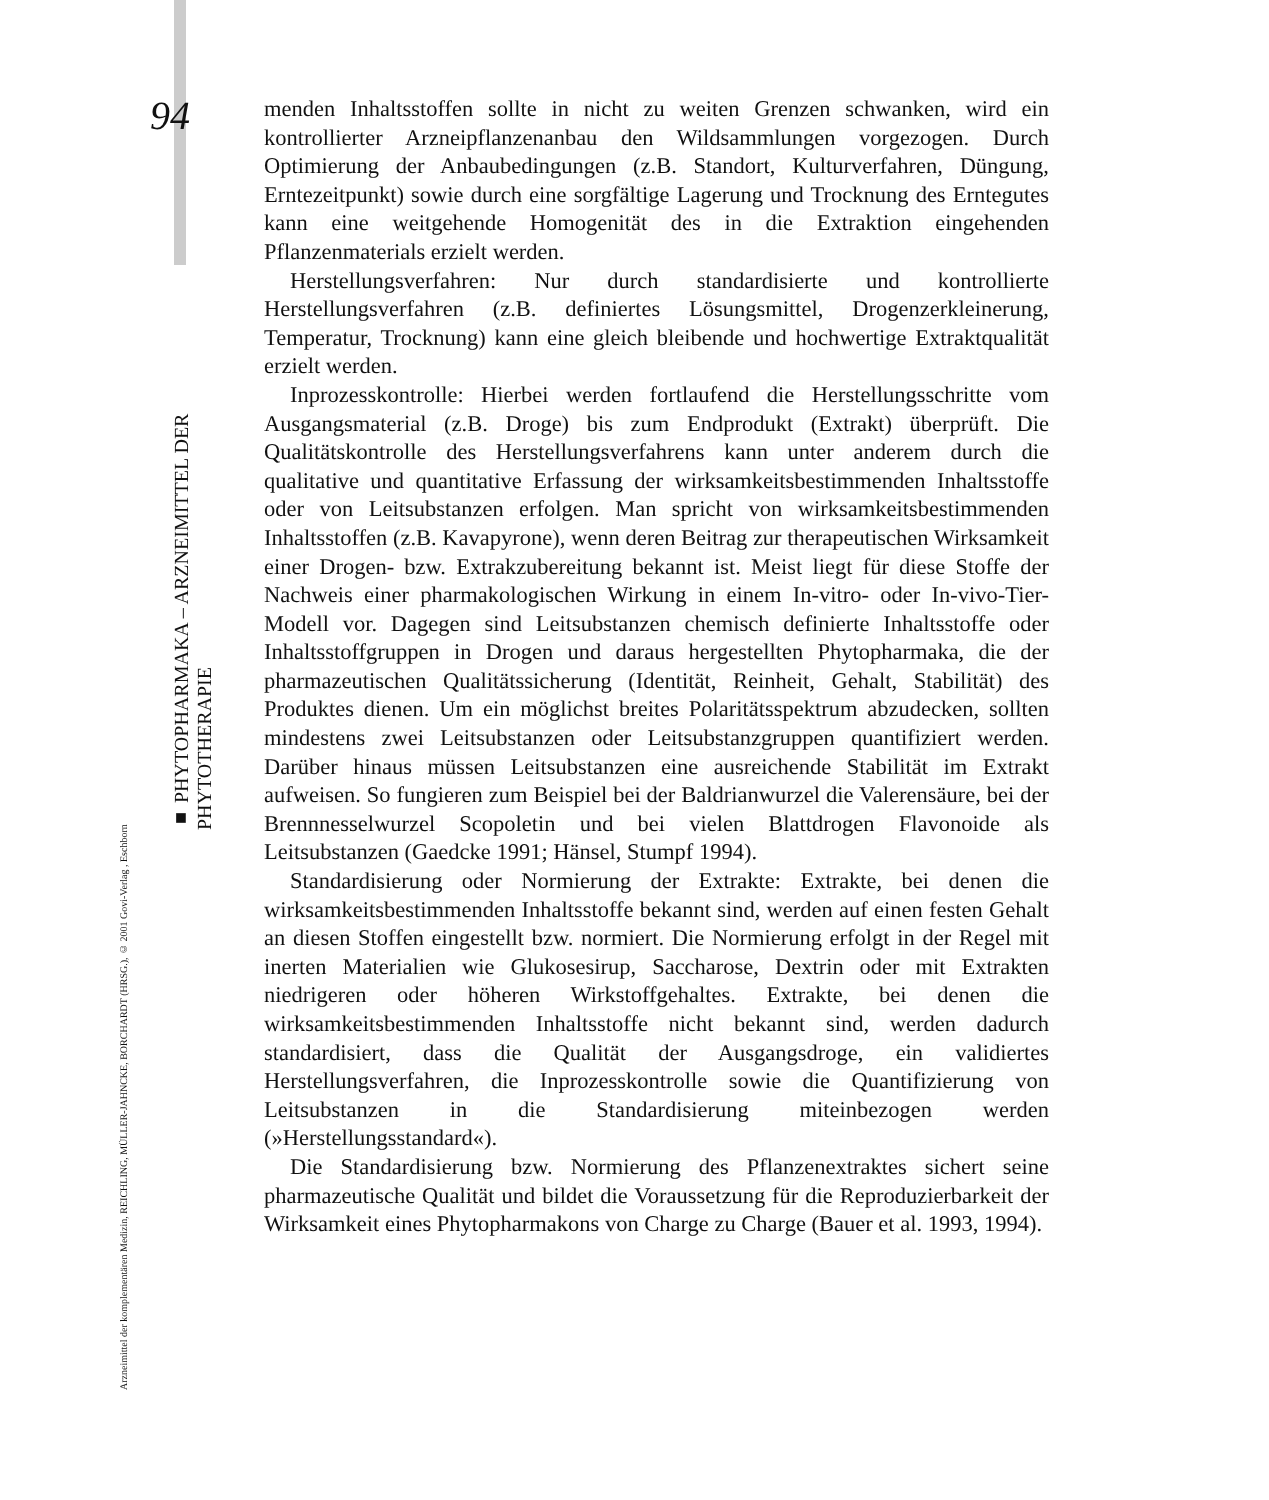94
■ PHYTOPHARMAKA – ARZNEIMITTEL DER PHYTOTHERAPIE
Arzneimittel der komplementären Medizin, REICHLING, MÜLLER-JAHNCKE, BORCHARDT (HRSG.), © 2001 Govi-Verlag , Eschborn
menden Inhaltsstoffen sollte in nicht zu weiten Grenzen schwanken, wird ein kontrollierter Arzneipflanzenanbau den Wildsammlungen vorgezogen. Durch Optimierung der Anbaubedingungen (z.B. Standort, Kulturverfahren, Düngung, Erntezeitpunkt) sowie durch eine sorgfältige Lagerung und Trocknung des Erntegutes kann eine weitgehende Homogenität des in die Extraktion eingehenden Pflanzenmaterials erzielt werden.
Herstellungsverfahren: Nur durch standardisierte und kontrollierte Herstellungsverfahren (z.B. definiertes Lösungsmittel, Drogenzerkleinerung, Temperatur, Trocknung) kann eine gleich bleibende und hochwertige Extraktqualität erzielt werden.
Inprozesskontrolle: Hierbei werden fortlaufend die Herstellungsschritte vom Ausgangsmaterial (z.B. Droge) bis zum Endprodukt (Extrakt) überprüft. Die Qualitätskontrolle des Herstellungsverfahrens kann unter anderem durch die qualitative und quantitative Erfassung der wirksamkeitsbestimmenden Inhaltsstoffe oder von Leitsubstanzen erfolgen. Man spricht von wirksamkeitsbestimmenden Inhaltsstoffen (z.B. Kavapyrone), wenn deren Beitrag zur therapeutischen Wirksamkeit einer Drogen- bzw. Extrakzubereitung bekannt ist. Meist liegt für diese Stoffe der Nachweis einer pharmakologischen Wirkung in einem In-vitro- oder In-vivo-Tier-Modell vor. Dagegen sind Leitsubstanzen chemisch definierte Inhaltsstoffe oder Inhaltsstoffgruppen in Drogen und daraus hergestellten Phytopharmaka, die der pharmazeutischen Qualitätssicherung (Identität, Reinheit, Gehalt, Stabilität) des Produktes dienen. Um ein möglichst breites Polaritätsspektrum abzudecken, sollten mindestens zwei Leitsubstanzen oder Leitsubstanzgruppen quantifiziert werden. Darüber hinaus müssen Leitsubstanzen eine ausreichende Stabilität im Extrakt aufweisen. So fungieren zum Beispiel bei der Baldrianwurzel die Valerensäure, bei der Brennnesselwurzel Scopoletin und bei vielen Blattdrogen Flavonoide als Leitsubstanzen (Gaedcke 1991; Hänsel, Stumpf 1994).
Standardisierung oder Normierung der Extrakte: Extrakte, bei denen die wirksamkeitsbestimmenden Inhaltsstoffe bekannt sind, werden auf einen festen Gehalt an diesen Stoffen eingestellt bzw. normiert. Die Normierung erfolgt in der Regel mit inerten Materialien wie Glukosesirup, Saccharose, Dextrin oder mit Extrakten niedrigeren oder höheren Wirkstoffgehaltes. Extrakte, bei denen die wirksamkeitsbestimmenden Inhaltsstoffe nicht bekannt sind, werden dadurch standardisiert, dass die Qualität der Ausgangsdroge, ein validiertes Herstellungsverfahren, die Inprozesskontrolle sowie die Quantifizierung von Leitsubstanzen in die Standardisierung miteinbezogen werden (»Herstellungsstandard«).
Die Standardisierung bzw. Normierung des Pflanzenextraktes sichert seine pharmazeutische Qualität und bildet die Voraussetzung für die Reproduzierbarkeit der Wirksamkeit eines Phytopharmakons von Charge zu Charge (Bauer et al. 1993, 1994).